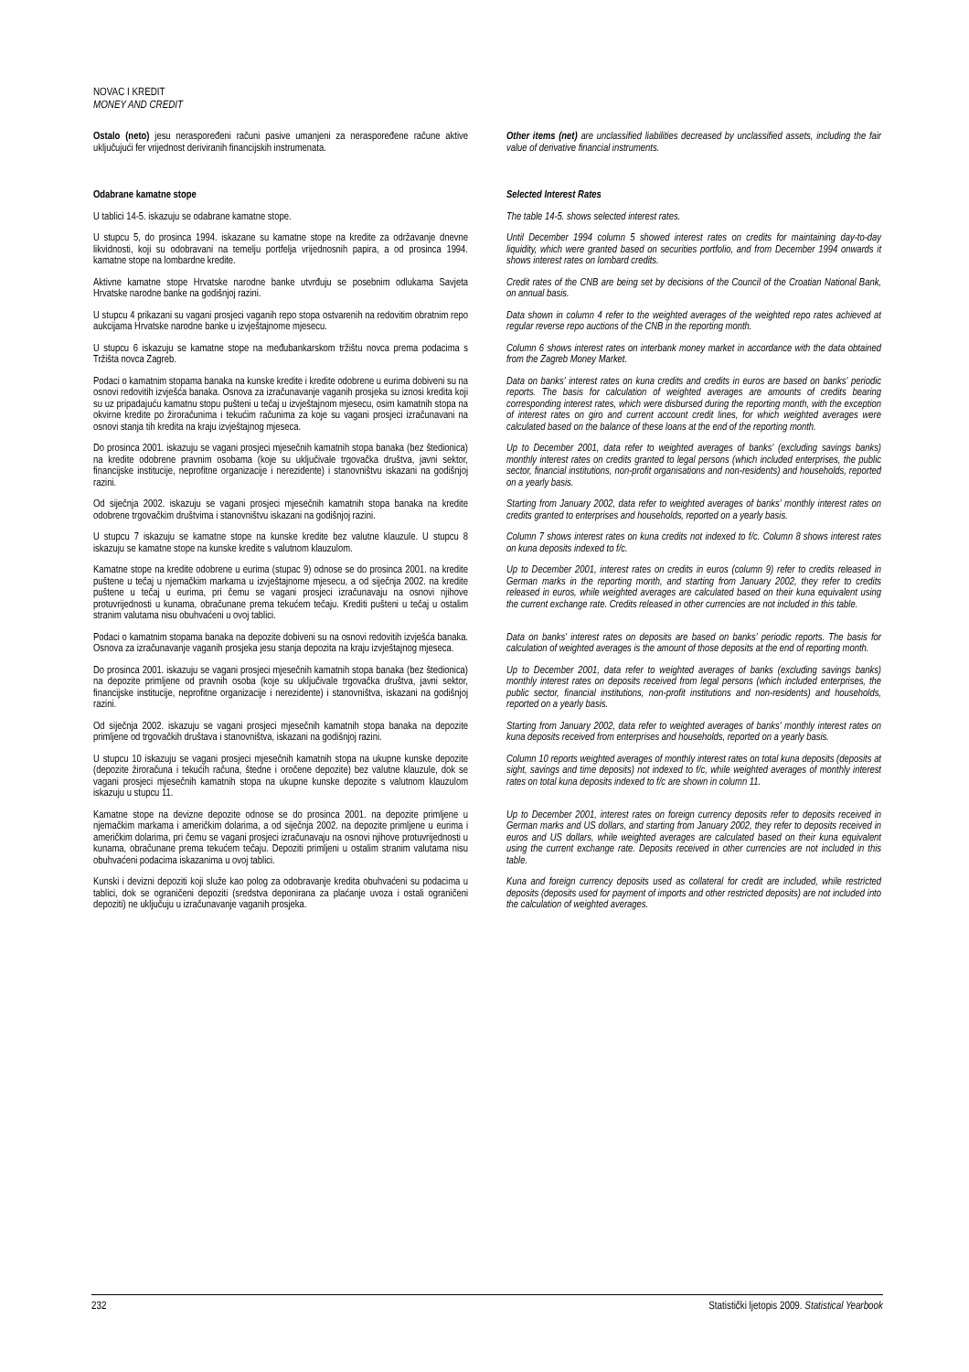NOVAC I KREDIT
MONEY AND CREDIT
Ostalo (neto) jesu neraspoređeni računi pasive umanjeni za neraspoređene račune aktive uključujući fer vrijednost deriviranih financijskih instrumenata.
Other items (net) are unclassified liabilities decreased by unclassified assets, including the fair value of derivative financial instruments.
Odabrane kamatne stope Selected Interest Rates
U tablici 14-5. iskazuju se odabrane kamatne stope. The table 14-5. shows selected interest rates.
U stupcu 5, do prosinca 1994. iskazane su kamatne stope na kredite za održavanje dnevne likvidnosti, koji su odobravani na temelju portfelja vrijednosnih papira, a od prosinca 1994. kamatne stope na lombardne kredite.
Until December 1994 column 5 showed interest rates on credits for maintaining day-to-day liquidity, which were granted based on securities portfolio, and from December 1994 onwards it shows interest rates on lombard credits.
Aktivne kamatne stope Hrvatske narodne banke utvrđuju se posebnim odlukama Savjeta Hrvatske narodne banke na godišnjoj razini.
Credit rates of the CNB are being set by decisions of the Council of the Croatian National Bank, on annual basis.
U stupcu 4 prikazani su vagani prosjeci vaganih repo stopa ostvarenih na redovitim obratnim repo aukcijama Hrvatske narodne banke u izvještajnome mjesecu.
Data shown in column 4 refer to the weighted averages of the weighted repo rates achieved at regular reverse repo auctions of the CNB in the reporting month.
U stupcu 6 iskazuju se kamatne stope na međubankarskom tržištu novca prema podacima s Tržišta novca Zagreb.
Column 6 shows interest rates on interbank money market in accordance with the data obtained from the Zagreb Money Market.
Podaci o kamatnim stopama banaka na kunske kredite i kredite odobrene u eurima dobiveni su na osnovi redovitih izvješća banaka. Osnova za izračunavanje vaganih prosjeka su iznosi kredita koji su uz pripadajuću kamatnu stopu pušteni u tečaj u izvještajnom mjesecu, osim kamatnih stopa na okvirne kredite po žiroračunima i tekućim računima za koje su vagani prosjeci izračunavani na osnovi stanja tih kredita na kraju izvještajnog mjeseca.
Data on banks' interest rates on kuna credits and credits in euros are based on banks' periodic reports. The basis for calculation of weighted averages are amounts of credits bearing corresponding interest rates, which were disbursed during the reporting month, with the exception of interest rates on giro and current account credit lines, for which weighted averages were calculated based on the balance of these loans at the end of the reporting month.
Do prosinca 2001. iskazuju se vagani prosjeci mjesečnih kamatnih stopa banaka (bez štedionica) na kredite odobrene pravnim osobama (koje su uključivale trgovačka društva, javni sektor, financijske institucije, neprofitne organizacije i nerezidente) i stanovništvu iskazani na godišnjoj razini.
Up to December 2001, data refer to weighted averages of banks' (excluding savings banks) monthly interest rates on credits granted to legal persons (which included enterprises, the public sector, financial institutions, non-profit organisations and non-residents) and households, reported on a yearly basis.
Od siječnja 2002. iskazuju se vagani prosjeci mjesečnih kamatnih stopa banaka na kredite odobrene trgovačkim društvima i stanovništvu iskazani na godišnjoj razini.
Starting from January 2002, data refer to weighted averages of banks' monthly interest rates on credits granted to enterprises and households, reported on a yearly basis.
U stupcu 7 iskazuju se kamatne stope na kunske kredite bez valutne klauzule. U stupcu 8 iskazuju se kamatne stope na kunske kredite s valutnom klauzulom.
Column 7 shows interest rates on kuna credits not indexed to f/c. Column 8 shows interest rates on kuna deposits indexed to f/c.
Kamatne stope na kredite odobrene u eurima (stupac 9) odnose se do prosinca 2001. na kredite puštene u tečaj u njemačkim markama u izvještajnome mjesecu, a od siječnja 2002. na kredite puštene u tečaj u eurima, pri čemu se vagani prosjeci izračunavaju na osnovi njihove protuvrijednosti u kunama, obračunane prema tekućem tečaju. Krediti pušteni u tečaj u ostalim stranim valutama nisu obuhvaćeni u ovoj tablici.
Up to December 2001, interest rates on credits in euros (column 9) refer to credits released in German marks in the reporting month, and starting from January 2002, they refer to credits released in euros, while weighted averages are calculated based on their kuna equivalent using the current exchange rate. Credits released in other currencies are not included in this table.
Podaci o kamatnim stopama banaka na depozite dobiveni su na osnovi redovitih izvješća banaka. Osnova za izračunavanje vaganih prosjeka jesu stanja depozita na kraju izvještajnog mjeseca.
Data on banks' interest rates on deposits are based on banks' periodic reports. The basis for calculation of weighted averages is the amount of those deposits at the end of reporting month.
Do prosinca 2001. iskazuju se vagani prosjeci mjesečnih kamatnih stopa banaka (bez štedionica) na depozite primljene od pravnih osoba (koje su uključivale trgovačka društva, javni sektor, financijske institucije, neprofitne organizacije i nerezidente) i stanovništva, iskazani na godišnjoj razini.
Up to December 2001, data refer to weighted averages of banks (excluding savings banks) monthly interest rates on deposits received from legal persons (which included enterprises, the public sector, financial institutions, non-profit institutions and non-residents) and households, reported on a yearly basis.
Od siječnja 2002. iskazuju se vagani prosjeci mjesečnih kamatnih stopa banaka na depozite primljene od trgovačkih društava i stanovništva, iskazani na godišnjoj razini.
Starting from January 2002, data refer to weighted averages of banks' monthly interest rates on kuna deposits received from enterprises and households, reported on a yearly basis.
U stupcu 10 iskazuju se vagani prosjeci mjesečnih kamatnih stopa na ukupne kunske depozite (depozite žiroračuna i tekućih računa, štedne i oročene depozite) bez valutne klauzule, dok se vagani prosjeci mjesečnih kamatnih stopa na ukupne kunske depozite s valutnom klauzulom iskazuju u stupcu 11.
Column 10 reports weighted averages of monthly interest rates on total kuna deposits (deposits at sight, savings and time deposits) not indexed to f/c, while weighted averages of monthly interest rates on total kuna deposits indexed to f/c are shown in column 11.
Kamatne stope na devizne depozite odnose se do prosinca 2001. na depozite primljene u njemačkim markama i američkim dolarima, a od siječnja 2002. na depozite primljene u eurima i američkim dolarima, pri čemu se vagani prosjeci izračunavaju na osnovi njihove protuvrijednosti u kunama, obračunane prema tekućem tečaju. Depoziti primljeni u ostalim stranim valutama nisu obuhvaćeni podacima iskazanima u ovoj tablici.
Up to December 2001, interest rates on foreign currency deposits refer to deposits received in German marks and US dollars, and starting from January 2002, they refer to deposits received in euros and US dollars, while weighted averages are calculated based on their kuna equivalent using the current exchange rate. Deposits received in other currencies are not included in this table.
Kunski i devizni depoziti koji služe kao polog za odobravanje kredita obuhvaćeni su podacima u tablici, dok se ograničeni depoziti (sredstva deponirana za plaćanje uvoza i ostali ograničeni depoziti) ne uključuju u izračunavanje vaganih prosjeka.
Kuna and foreign currency deposits used as collateral for credit are included, while restricted deposits (deposits used for payment of imports and other restricted deposits) are not included into the calculation of weighted averages.
232 Statistički ljetopis 2009. Statistical Yearbook